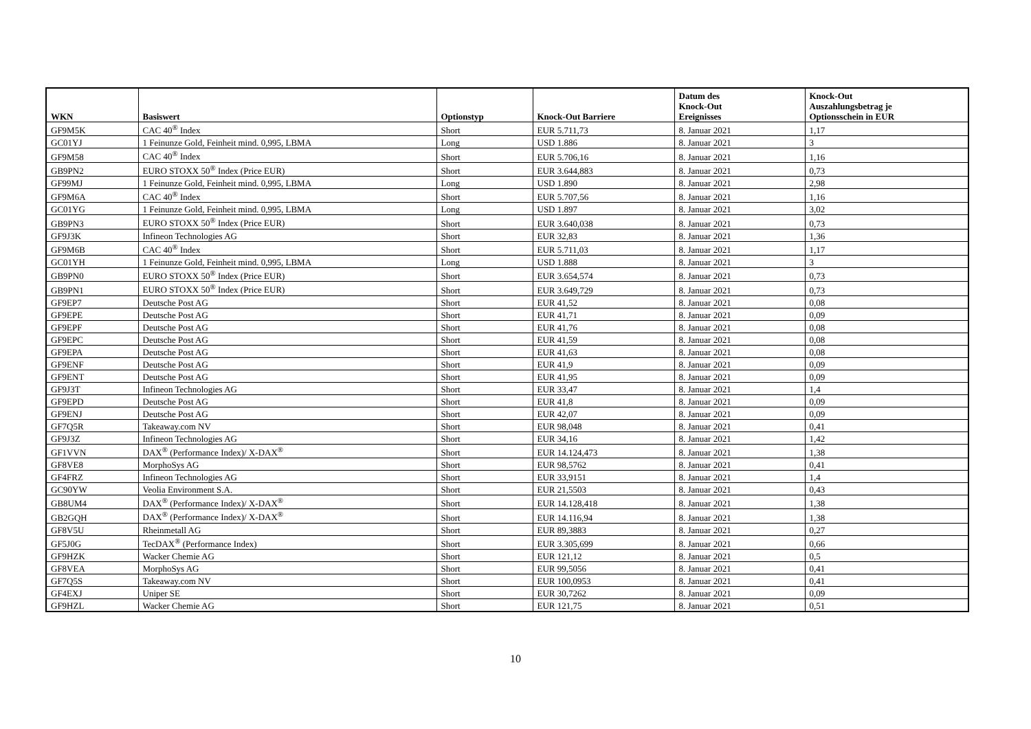| WKN | Basiswert | Optionstyp | Knock-Out Barriere | Datum des Knock-Out Ereignisses | Knock-Out Auszahlungsbetrag je Optionsschein in EUR |
| --- | --- | --- | --- | --- | --- |
| GF9M5K | CAC 40<sup>®</sup> Index | Short | EUR 5.711,73 | 8. Januar 2021 | 1,17 |
| GC01YJ | 1 Feinunze Gold, Feinheit mind. 0,995, LBMA | Long | USD 1.886 | 8. Januar 2021 | 3 |
| GF9M58 | CAC 40<sup>®</sup> Index | Short | EUR 5.706,16 | 8. Januar 2021 | 1,16 |
| GB9PN2 | EURO STOXX 50<sup>®</sup> Index (Price EUR) | Short | EUR 3.644,883 | 8. Januar 2021 | 0,73 |
| GF99MJ | 1 Feinunze Gold, Feinheit mind. 0,995, LBMA | Long | USD 1.890 | 8. Januar 2021 | 2,98 |
| GF9M6A | CAC 40<sup>®</sup> Index | Short | EUR 5.707,56 | 8. Januar 2021 | 1,16 |
| GC01YG | 1 Feinunze Gold, Feinheit mind. 0,995, LBMA | Long | USD 1.897 | 8. Januar 2021 | 3,02 |
| GB9PN3 | EURO STOXX 50<sup>®</sup> Index (Price EUR) | Short | EUR 3.640,038 | 8. Januar 2021 | 0,73 |
| GF9J3K | Infineon Technologies AG | Short | EUR 32,83 | 8. Januar 2021 | 1,36 |
| GF9M6B | CAC 40<sup>®</sup> Index | Short | EUR 5.711,03 | 8. Januar 2021 | 1,17 |
| GC01YH | 1 Feinunze Gold, Feinheit mind. 0,995, LBMA | Long | USD 1.888 | 8. Januar 2021 | 3 |
| GB9PN0 | EURO STOXX 50<sup>®</sup> Index (Price EUR) | Short | EUR 3.654,574 | 8. Januar 2021 | 0,73 |
| GB9PN1 | EURO STOXX 50<sup>®</sup> Index (Price EUR) | Short | EUR 3.649,729 | 8. Januar 2021 | 0,73 |
| GF9EP7 | Deutsche Post AG | Short | EUR 41,52 | 8. Januar 2021 | 0,08 |
| GF9EPE | Deutsche Post AG | Short | EUR 41,71 | 8. Januar 2021 | 0,09 |
| GF9EPF | Deutsche Post AG | Short | EUR 41,76 | 8. Januar 2021 | 0,08 |
| GF9EPC | Deutsche Post AG | Short | EUR 41,59 | 8. Januar 2021 | 0,08 |
| GF9EPA | Deutsche Post AG | Short | EUR 41,63 | 8. Januar 2021 | 0,08 |
| GF9ENF | Deutsche Post AG | Short | EUR 41,9 | 8. Januar 2021 | 0,09 |
| GF9ENT | Deutsche Post AG | Short | EUR 41,95 | 8. Januar 2021 | 0,09 |
| GF9J3T | Infineon Technologies AG | Short | EUR 33,47 | 8. Januar 2021 | 1,4 |
| GF9EPD | Deutsche Post AG | Short | EUR 41,8 | 8. Januar 2021 | 0,09 |
| GF9ENJ | Deutsche Post AG | Short | EUR 42,07 | 8. Januar 2021 | 0,09 |
| GF7Q5R | Takeaway.com NV | Short | EUR 98,048 | 8. Januar 2021 | 0,41 |
| GF9J3Z | Infineon Technologies AG | Short | EUR 34,16 | 8. Januar 2021 | 1,42 |
| GF1VVN | DAX<sup>®</sup> (Performance Index)/ X-DAX<sup>®</sup> | Short | EUR 14.124,473 | 8. Januar 2021 | 1,38 |
| GF8VE8 | MorphoSys AG | Short | EUR 98,5762 | 8. Januar 2021 | 0,41 |
| GF4FRZ | Infineon Technologies AG | Short | EUR 33,9151 | 8. Januar 2021 | 1,4 |
| GC90YW | Veolia Environment S.A. | Short | EUR 21,5503 | 8. Januar 2021 | 0,43 |
| GB8UM4 | DAX<sup>®</sup> (Performance Index)/ X-DAX<sup>®</sup> | Short | EUR 14.128,418 | 8. Januar 2021 | 1,38 |
| GB2GQH | DAX<sup>®</sup> (Performance Index)/ X-DAX<sup>®</sup> | Short | EUR 14.116,94 | 8. Januar 2021 | 1,38 |
| GF8V5U | Rheinmetall AG | Short | EUR 89,3883 | 8. Januar 2021 | 0,27 |
| GF5J0G | TecDAX<sup>®</sup> (Performance Index) | Short | EUR 3.305,699 | 8. Januar 2021 | 0,66 |
| GF9HZK | Wacker Chemie AG | Short | EUR 121,12 | 8. Januar 2021 | 0,5 |
| GF8VEA | MorphoSys AG | Short | EUR 99,5056 | 8. Januar 2021 | 0,41 |
| GF7Q5S | Takeaway.com NV | Short | EUR 100,0953 | 8. Januar 2021 | 0,41 |
| GF4EXJ | Uniper SE | Short | EUR 30,7262 | 8. Januar 2021 | 0,09 |
| GF9HZL | Wacker Chemie AG | Short | EUR 121,75 | 8. Januar 2021 | 0,51 |
10